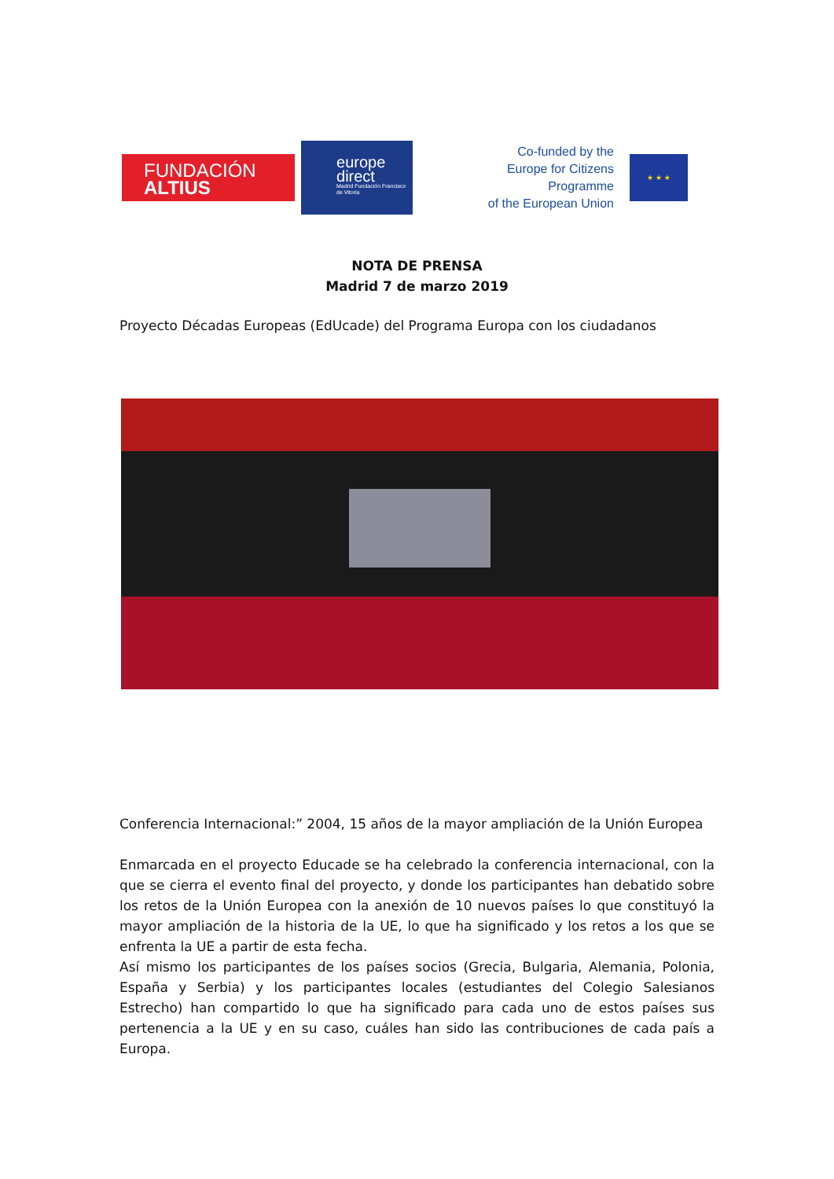FUNDACIÓN
ALTIUS
europe
direct
Madrid Fundación Francisco de Vitoria
Co-funded by the
Europe for Citizens Programme
of the European Union
★ ★ ★
NOTA DE PRENSA
Madrid 7 de marzo 2019
Proyecto Décadas Europeas (EdUcade) del Programa Europa con los ciudadanos
Conferencia Internacional:” 2004, 15 años de la mayor ampliación de la Unión Europea
Enmarcada en el proyecto Educade se ha celebrado la conferencia internacional, con la que se cierra el evento final del proyecto, y donde los participantes han debatido sobre los retos de la Unión Europea con la anexión de 10 nuevos países lo que constituyó la mayor ampliación de la historia de la UE, lo que ha significado y los retos a los que se enfrenta la UE a partir de esta fecha.
Así mismo los participantes de los países socios (Grecia, Bulgaria, Alemania, Polonia, España y Serbia) y los participantes locales (estudiantes del Colegio Salesianos Estrecho) han compartido lo que ha significado para cada uno de estos países sus pertenencia a la UE y en su caso, cuáles han sido las contribuciones de cada país a Europa.